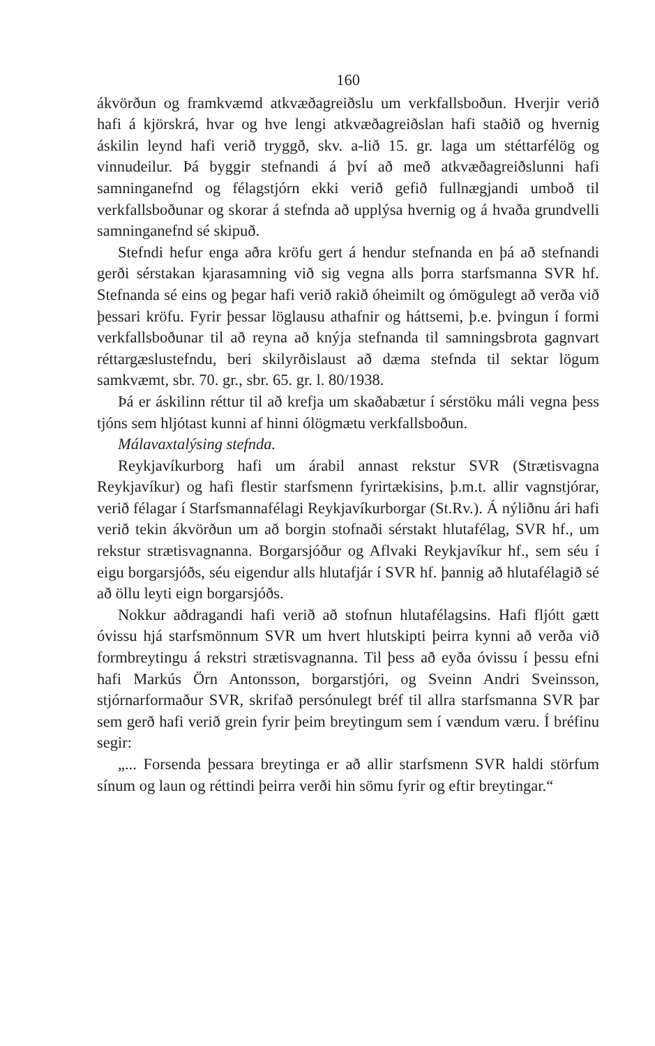160
ákvörðun og framkvæmd atkvæðagreiðslu um verkfallsboðun. Hverjir verið hafi á kjörskrá, hvar og hve lengi atkvæðagreiðslan hafi staðið og hvernig áskilin leynd hafi verið tryggð, skv. a-lið 15. gr. laga um stéttarfélög og vinnudeilur. Þá byggir stefnandi á því að með atkvæðagreiðslunni hafi samninganefnd og félagstjórn ekki verið gefið fullnægjandi umboð til verkfallsboðunar og skorar á stefnda að upplýsa hvernig og á hvaða grundvelli samninganefnd sé skipuð.
Stefndi hefur enga aðra kröfu gert á hendur stefnanda en þá að stefnandi gerði sérstakan kjarasamning við sig vegna alls þorra starfsmanna SVR hf. Stefnanda sé eins og þegar hafi verið rakið óheimilt og ómögulegt að verða við þessari kröfu. Fyrir þessar löglausu athafnir og háttsemi, þ.e. þvingun í formi verkfallsboðunar til að reyna að knýja stefnanda til samningsbrota gagnvart réttargæslustefndu, beri skilyrðislaust að dæma stefnda til sektar lögum samkvæmt, sbr. 70. gr., sbr. 65. gr. l. 80/1938.
Þá er áskilinn réttur til að krefja um skaðabætur í sérstöku máli vegna þess tjóns sem hljótast kunni af hinni ólögmætu verkfallsboðun.
Málavaxtalýsing stefnda.
Reykjavíkurborg hafi um árabil annast rekstur SVR (Strætisvagna Reykjavíkur) og hafi flestir starfsmenn fyrirtækisins, þ.m.t. allir vagnstjórar, verið félagar í Starfsmannafélagi Reykjavíkurborgar (St.Rv.). Á nýliðnu ári hafi verið tekin ákvörðun um að borgin stofnaði sérstakt hlutafélag, SVR hf., um rekstur strætisvagnanna. Borgarsjóður og Aflvaki Reykjavíkur hf., sem séu í eigu borgarsjóðs, séu eigendur alls hlutafjár í SVR hf. þannig að hlutafélagið sé að öllu leyti eign borgarsjóðs.
Nokkur aðdragandi hafi verið að stofnun hlutafélagsins. Hafi fljótt gætt óvissu hjá starfsmönnum SVR um hvert hlutskipti þeirra kynni að verða við formbreytingu á rekstri strætisvagnanna. Til þess að eyða óvissu í þessu efni hafi Markús Örn Antonsson, borgarstjóri, og Sveinn Andri Sveinsson, stjórnarformaður SVR, skrifað persónulegt bréf til allra starfsmanna SVR þar sem gerð hafi verið grein fyrir þeim breytingum sem í vændum væru. Í bréfinu segir:
„... Forsenda þessara breytinga er að allir starfsmenn SVR haldi störfum sínum og laun og réttindi þeirra verði hin sömu fyrir og eftir breytingar.“